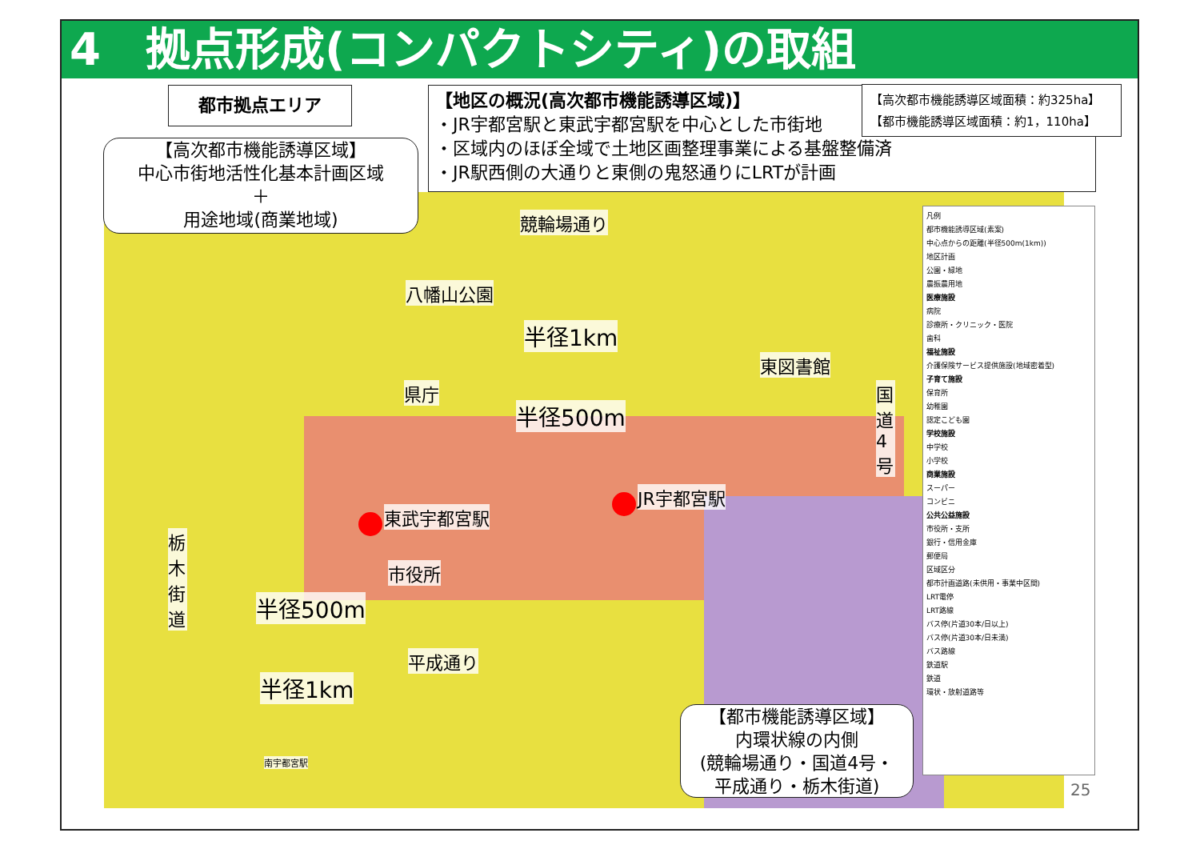4　拠点形成(コンパクトシティ)の取組
都市拠点エリア
【高次都市機能誘導区域】
中心市街地活性化基本計画区域
＋
用途地域(商業地域)
【地区の概況(高次都市機能誘導区域)】
・JR宇都宮駅と東武宇都宮駅を中心とした市街地
・区域内のほぼ全域で土地区画整理事業による基盤整備済
・JR駅西側の大通りと東側の鬼怒通りにLRTが計画
【高次都市機能誘導区域面積：約325ha】
【都市機能誘導区域面積：約1，110ha】
競輪場通り
八幡山公園
半径1km
東図書館
県庁
半径500m
国道4号
JR宇都宮駅
東武宇都宮駅
栃木街道
市役所
半径500m
平成通り
半径1km
南宇都宮駅
【都市機能誘導区域】
内環状線の内側
(競輪場通り・国道4号・
平成通り・栃木街道)
凡例
都市機能誘導区域(素案)
中心点からの距離(半径500m(1km))
地区計画
公園・緑地
農振農用地
医療施設
病院
診療所・クリニック・医院
歯科
福祉施設
介護保険サービス提供施設(地域密着型)
子育て施設
保育所
幼稚園
認定こども園
学校施設
中学校
小学校
商業施設
スーパー
コンビニ
公共公益施設
市役所・支所
銀行・信用金庫
郵便局
区域区分
都市計画道路(未供用・事業中区間)
LRT電停
LRT路線
バス停(片道30本/日以上)
バス停(片道30本/日未満)
バス路線
鉄道駅
鉄道
環状・放射道路等
25